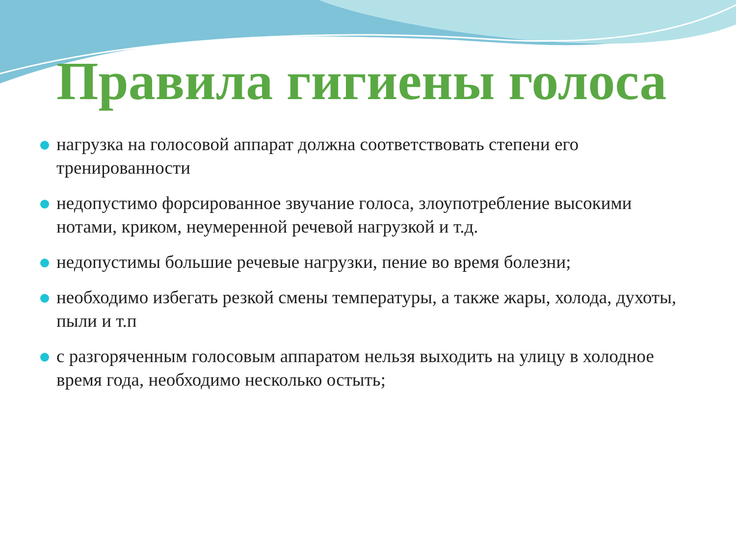Правила гигиены голоса
нагрузка на голосовой аппарат должна соответствовать степени его тренированности
недопустимо форсированное звучание голоса, злоупотребление высокими нотами, криком, неумеренной речевой нагрузкой и т.д.
недопустимы большие речевые нагрузки, пение во время болезни;
необходимо избегать резкой смены температуры, а также жары, холода, духоты, пыли и т.п
с разгоряченным голосовым аппаратом нельзя выходить на улицу в холодное время года, необходимо несколько остыть;